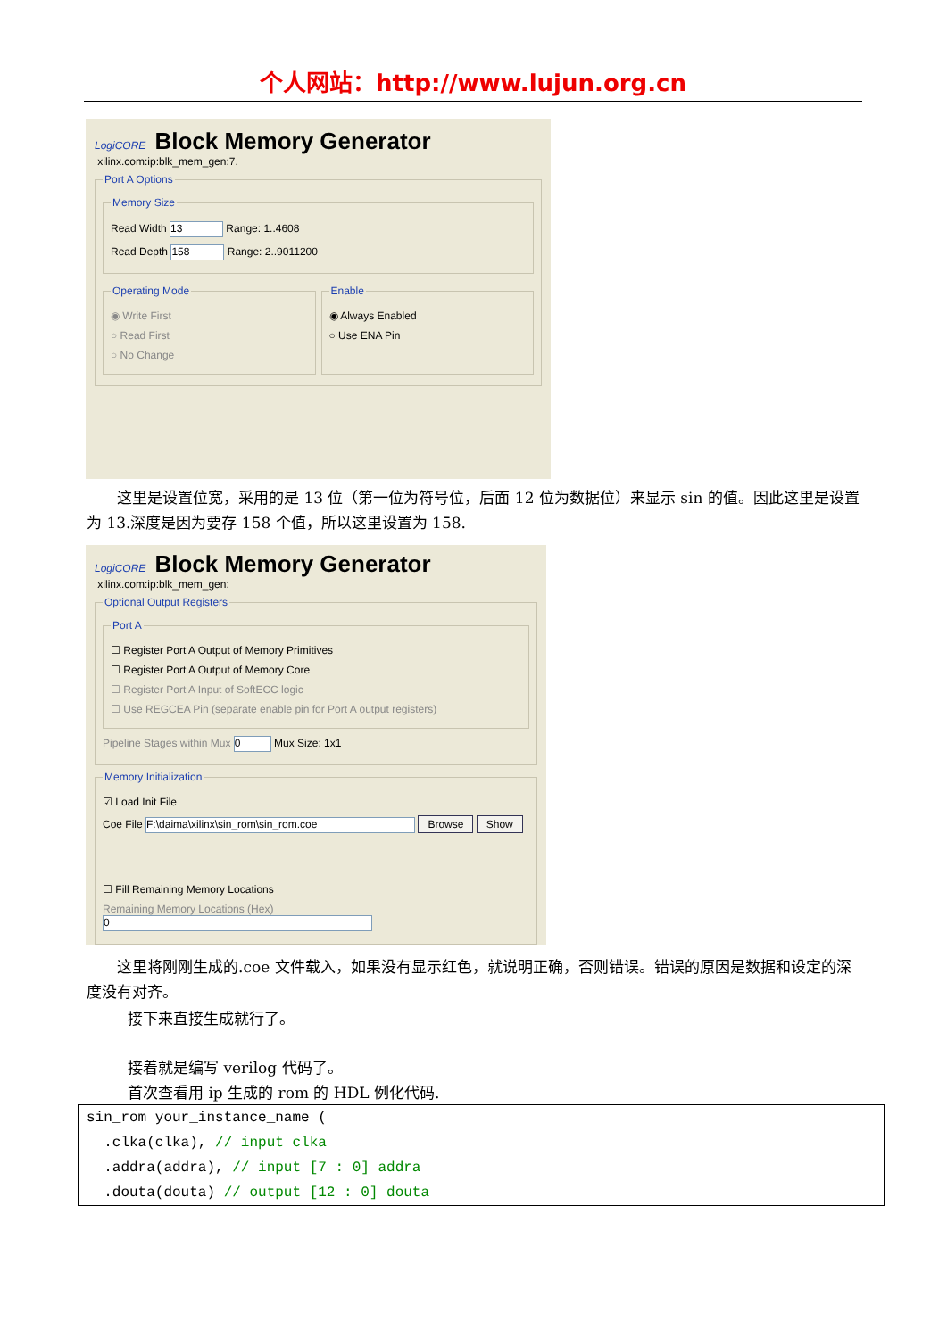个人网站：http://www.lujun.org.cn
LogiCORE Block Memory Generator xilinx.com:ip:blk_mem_gen:7.
Port A Options Memory Size
Read Width 13 Range: 1..4608
Read Depth 158 Range: 2..9011200
Operating Mode
◉ Write First
○ Read First
○ No Change
Enable
◉ Always Enabled
○ Use ENA Pin
这里是设置位宽，采用的是 13 位（第一位为符号位，后面 12 位为数据位）来显示 sin 的值。因此这里是设置为 13.深度是因为要存 158 个值，所以这里设置为 158.
LogiCORE Block Memory Generator xilinx.com:ip:blk_mem_gen:
Optional Output Registers Port A
☐ Register Port A Output of Memory Primitives
☐ Register Port A Output of Memory Core
☐ Register Port A Input of SoftECC logic
☐ Use REGCEA Pin (separate enable pin for Port A output registers)
Pipeline Stages within Mux 0 Mux Size: 1x1
Memory Initialization
☑ Load Init File
Coe File F:\daima\xilinx\sin_rom\sin_rom.coe Browse Show
☐ Fill Remaining Memory Locations
Remaining Memory Locations (Hex) 0
这里将刚刚生成的.coe 文件载入，如果没有显示红色，就说明正确，否则错误。错误的原因是数据和设定的深度没有对齐。
接下来直接生成就行了。
接着就是编写 verilog 代码了。
首次查看用 ip 生成的 rom 的 HDL 例化代码.
sin_rom your_instance_name (
.clka(clka), // input clka
.addra(addra), // input [7 : 0] addra
.douta(douta) // output [12 : 0] douta